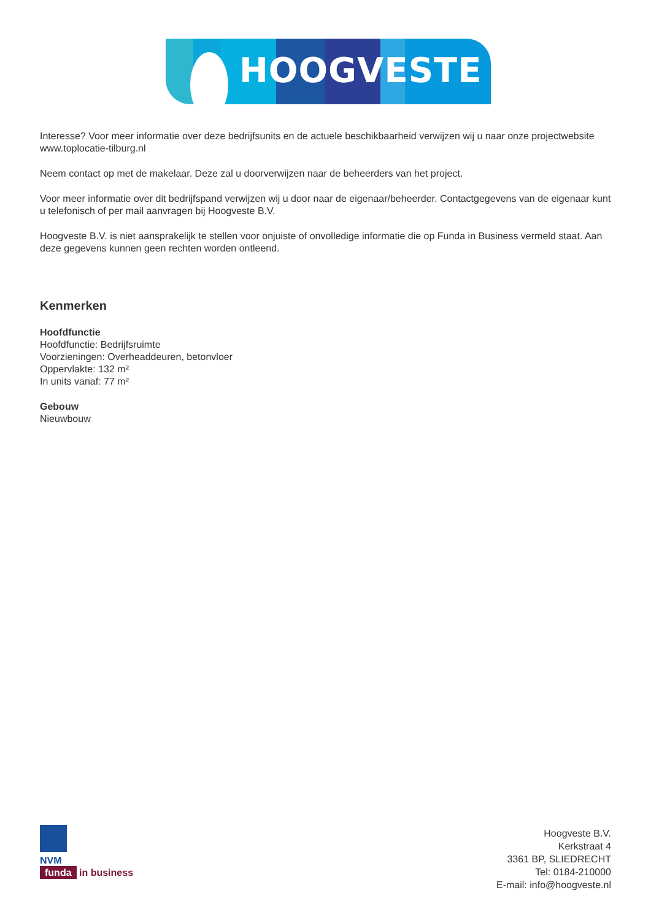HOOGVESTE
Interesse? Voor meer informatie over deze bedrijfsunits en de actuele beschikbaarheid verwijzen wij u naar onze projectwebsite www.toplocatie-tilburg.nl
Neem contact op met de makelaar. Deze zal u doorverwijzen naar de beheerders van het project.
Voor meer informatie over dit bedrijfspand verwijzen wij u door naar de eigenaar/beheerder. Contactgegevens van de eigenaar kunt u telefonisch of per mail aanvragen bij Hoogveste B.V.
Hoogveste B.V. is niet aansprakelijk te stellen voor onjuiste of onvolledige informatie die op Funda in Business vermeld staat. Aan deze gegevens kunnen geen rechten worden ontleend.
Kenmerken
Hoofdfunctie
Hoofdfunctie: Bedrijfsruimte
Voorzieningen: Overheaddeuren, betonvloer
Oppervlakte: 132 m²
In units vanaf: 77 m²
Gebouw
Nieuwbouw
NVM
funda in business
Hoogveste B.V.
Kerkstraat 4
3361 BP, SLIEDRECHT
Tel: 0184-210000
E-mail: info@hoogveste.nl